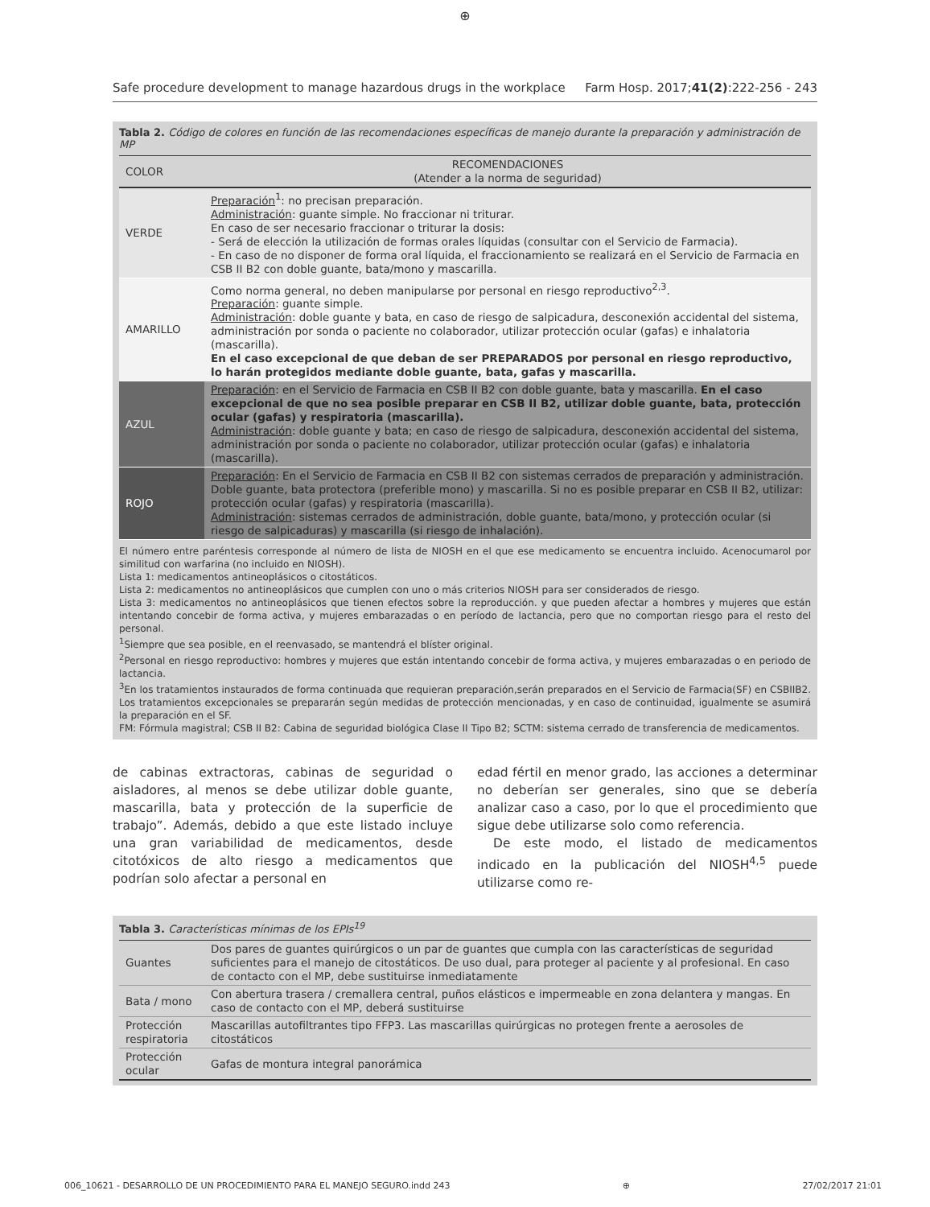⊕
Safe procedure development to manage hazardous drugs in the workplace Farm Hosp. 2017;41(2):222-256 - 243
Tabla 2. Código de colores en función de las recomendaciones específicas de manejo durante la preparación y administración de MP
| COLOR | RECOMENDACIONES (Atender a la norma de seguridad) |
| --- | --- |
| VERDE | Preparación<sup>1</sup>: no precisan preparación. Administración : guante simple. No fraccionar ni triturar. En caso de ser necesario fraccionar o triturar la dosis: - Será de elección la utilización de formas orales líquidas (consultar con el Servicio de Farmacia). - En caso de no disponer de forma oral líquida, el fraccionamiento se realizará en el Servicio de Farmacia en CSB II B2 con doble guante, bata/mono y mascarilla. |
| AMARILLO | Como norma general, no deben manipularse por personal en riesgo reproductivo<sup>2,3</sup>. Preparación : guante simple. Administración : doble guante y bata, en caso de riesgo de salpicadura, desconexión accidental del sistema, administración por sonda o paciente no colaborador, utilizar protección ocular (gafas) e inhalatoria (mascarilla). En el caso excepcional de que deban de ser PREPARADOS por personal en riesgo reproductivo, lo harán protegidos mediante doble guante, bata, gafas y mascarilla. |
| AZUL | Preparación : en el Servicio de Farmacia en CSB II B2 con doble guante, bata y mascarilla. En el caso excepcional de que no sea posible preparar en CSB II B2, utilizar doble guante, bata, protección ocular (gafas) y respiratoria (mascarilla). Administración : doble guante y bata; en caso de riesgo de salpicadura, desconexión accidental del sistema, administración por sonda o paciente no colaborador, utilizar protección ocular (gafas) e inhalatoria (mascarilla). |
| ROJO | Preparación : En el Servicio de Farmacia en CSB II B2 con sistemas cerrados de preparación y administración. Doble guante, bata protectora (preferible mono) y mascarilla. Si no es posible preparar en CSB II B2, utilizar: protección ocular (gafas) y respiratoria (mascarilla). Administración : sistemas cerrados de administración, doble guante, bata/mono, y protección ocular (si riesgo de salpicaduras) y mascarilla (si riesgo de inhalación). |
El número entre paréntesis corresponde al número de lista de NIOSH en el que ese medicamento se encuentra incluido. Acenocumarol por similitud con warfarina (no incluido en NIOSH).
Lista 1: medicamentos antineoplásicos o citostáticos.
Lista 2: medicamentos no antineoplásicos que cumplen con uno o más criterios NIOSH para ser considerados de riesgo.
Lista 3: medicamentos no antineoplásicos que tienen efectos sobre la reproducción. y que pueden afectar a hombres y mujeres que están intentando concebir de forma activa, y mujeres embarazadas o en período de lactancia, pero que no comportan riesgo para el resto del personal.
<sup>1</sup> Siempre que sea posible, en el reenvasado, se mantendrá el blíster original.
<sup>2</sup> Personal en riesgo reproductivo: hombres y mujeres que están intentando concebir de forma activa, y mujeres embarazadas o en periodo de lactancia.
<sup>3</sup> En los tratamientos instaurados de forma continuada que requieran preparación,serán preparados en el Servicio de Farmacia(SF) en CSBIIB2. Los tratamientos excepcionales se prepararán según medidas de protección mencionadas, y en caso de continuidad, igualmente se asumirá la preparación en el SF.
FM: Fórmula magistral; CSB II B2: Cabina de seguridad biológica Clase II Tipo B2; SCTM: sistema cerrado de transferencia de medicamentos.
de cabinas extractoras, cabinas de seguridad o aisladores, al menos se debe utilizar doble guante, mascarilla, bata y protección de la superficie de trabajo”. Además, debido a que este listado incluye una gran variabilidad de medicamentos, desde citotóxicos de alto riesgo a medicamentos que podrían solo afectar a personal en
edad fértil en menor grado, las acciones a determinar no deberían ser generales, sino que se debería analizar caso a caso, por lo que el procedimiento que sigue debe utilizarse solo como referencia.
De este modo, el listado de medicamentos indicado en la publicación del NIOSH<sup>4,5</sup> puede utilizarse como re-
Tabla 3. Características mínimas de los EPIs<sup>19</sup>
| Guantes | Dos pares de guantes quirúrgicos o un par de guantes que cumpla con las características de seguridad suficientes para el manejo de citostáticos. De uso dual, para proteger al paciente y al profesional. En caso de contacto con el MP, debe sustituirse inmediatamente |
| Bata / mono | Con abertura trasera / cremallera central, puños elásticos e impermeable en zona delantera y mangas. En caso de contacto con el MP, deberá sustituirse |
| Protección respiratoria | Mascarillas autofiltrantes tipo FFP3. Las mascarillas quirúrgicas no protegen frente a aerosoles de citostáticos |
| Protección ocular | Gafas de montura integral panorámica |
006_10621 - DESARROLLO DE UN PROCEDIMIENTO PARA EL MANEJO SEGURO.indd 243 ⊕ 27/02/2017 21:01